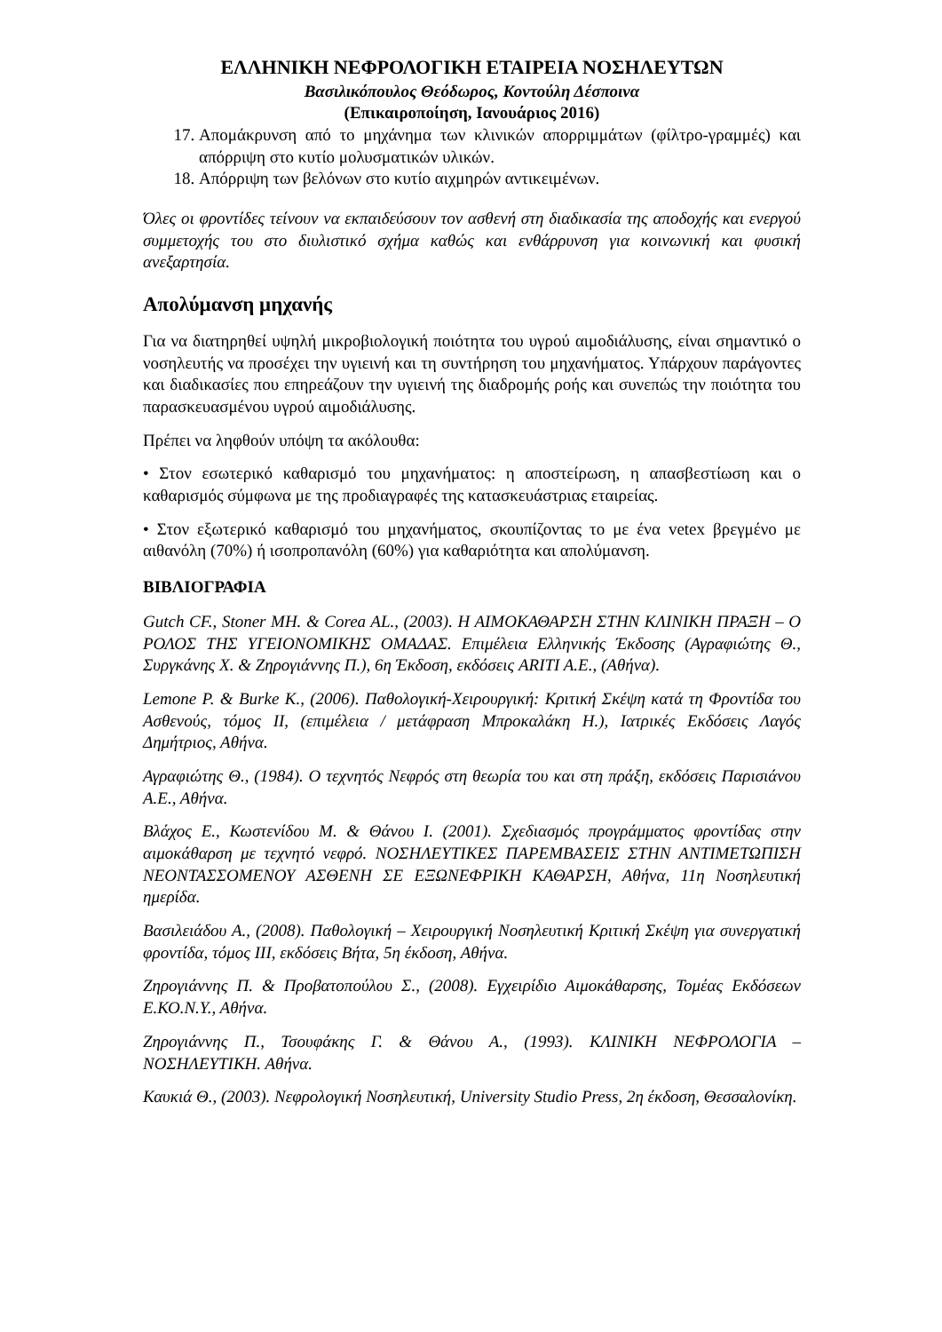ΕΛΛΗΝΙΚΗ ΝΕΦΡΟΛΟΓΙΚΗ ΕΤΑΙΡΕΙΑ ΝΟΣΗΛΕΥΤΩΝ
Βασιλικόπουλος Θεόδωρος, Κοντούλη Δέσποινα
(Επικαιροποίηση, Ιανουάριος 2016)
17. Απομάκρυνση από το μηχάνημα των κλινικών απορριμμάτων (φίλτρο-γραμμές) και απόρριψη στο κυτίο μολυσματικών υλικών.
18. Απόρριψη των βελόνων στο κυτίο αιχμηρών αντικειμένων.
Όλες οι φροντίδες τείνουν να εκπαιδεύσουν τον ασθενή στη διαδικασία της αποδοχής και ενεργού συμμετοχής του στο διυλιστικό σχήμα καθώς και ενθάρρυνση για κοινωνική και φυσική ανεξαρτησία.
Απολύμανση μηχανής
Για να διατηρηθεί υψηλή μικροβιολογική ποιότητα του υγρού αιμοδιάλυσης, είναι σημαντικό ο νοσηλευτής να προσέχει την υγιεινή και τη συντήρηση του μηχανήματος. Υπάρχουν παράγοντες και διαδικασίες που επηρεάζουν την υγιεινή της διαδρομής ροής και συνεπώς την ποιότητα του παρασκευασμένου υγρού αιμοδιάλυσης.
Πρέπει να ληφθούν υπόψη τα ακόλουθα:
• Στον εσωτερικό καθαρισμό του μηχανήματος: η αποστείρωση, η απασβεστίωση και ο καθαρισμός σύμφωνα με της προδιαγραφές της κατασκευάστριας εταιρείας.
• Στον εξωτερικό καθαρισμό του μηχανήματος, σκουπίζοντας το με ένα vetex βρεγμένο με αιθανόλη (70%) ή ισοπροπανόλη (60%) για καθαριότητα και απολύμανση.
ΒΙΒΛΙΟΓΡΑΦΙΑ
Gutch CF., Stoner MH. & Corea AL., (2003). Η ΑΙΜΟΚΑΘΑΡΣΗ ΣΤΗΝ ΚΛΙΝΙΚΗ ΠΡΑΞΗ – Ο ΡΟΛΟΣ ΤΗΣ ΥΓΕΙΟΝΟΜΙΚΗΣ ΟΜΑΔΑΣ. Επιμέλεια Ελληνικής Έκδοσης (Αγραφιώτης Θ., Συργκάνης Χ. & Ζηρογιάννης Π.), 6η Έκδοση, εκδόσεις ARITI A.E., (Αθήνα).
Lemone P. & Burke K., (2006). Παθολογική-Χειρουργική: Κριτική Σκέψη κατά τη Φροντίδα του Ασθενούς, τόμος ΙΙ, (επιμέλεια / μετάφραση Μπροκαλάκη Η.), Ιατρικές Εκδόσεις Λαγός Δημήτριος, Αθήνα.
Αγραφιώτης Θ., (1984). Ο τεχνητός Νεφρός στη θεωρία του και στη πράξη, εκδόσεις Παρισιάνου Α.Ε., Αθήνα.
Βλάχος Ε., Κωστενίδου Μ. & Θάνου Ι. (2001). Σχεδιασμός προγράμματος φροντίδας στην αιμοκάθαρση με τεχνητό νεφρό. ΝΟΣΗΛΕΥΤΙΚΕΣ ΠΑΡΕΜΒΑΣΕΙΣ ΣΤΗΝ ΑΝΤΙΜΕΤΩΠΙΣΗ ΝΕΟΝΤΑΣΣΟΜΕΝΟΥ ΑΣΘΕΝΗ ΣΕ ΕΞΩΝΕΦΡΙΚΗ ΚΑΘΑΡΣΗ, Αθήνα, 11η Νοσηλευτική ημερίδα.
Βασιλειάδου Α., (2008). Παθολογική – Χειρουργική Νοσηλευτική Κριτική Σκέψη για συνεργατική φροντίδα, τόμος ΙΙΙ, εκδόσεις Βήτα, 5η έκδοση, Αθήνα.
Ζηρογιάννης Π. & Προβατοπούλου Σ., (2008). Εγχειρίδιο Αιμοκάθαρσης, Τομέας Εκδόσεων Ε.ΚΟ.Ν.Υ., Αθήνα.
Ζηρογιάννης Π., Τσουφάκης Γ. & Θάνου Α., (1993). ΚΛΙΝΙΚΗ ΝΕΦΡΟΛΟΓΙΑ – ΝΟΣΗΛΕΥΤΙΚΗ. Αθήνα.
Καυκιά Θ., (2003). Νεφρολογική Νοσηλευτική, University Studio Press, 2η έκδοση, Θεσσαλονίκη.